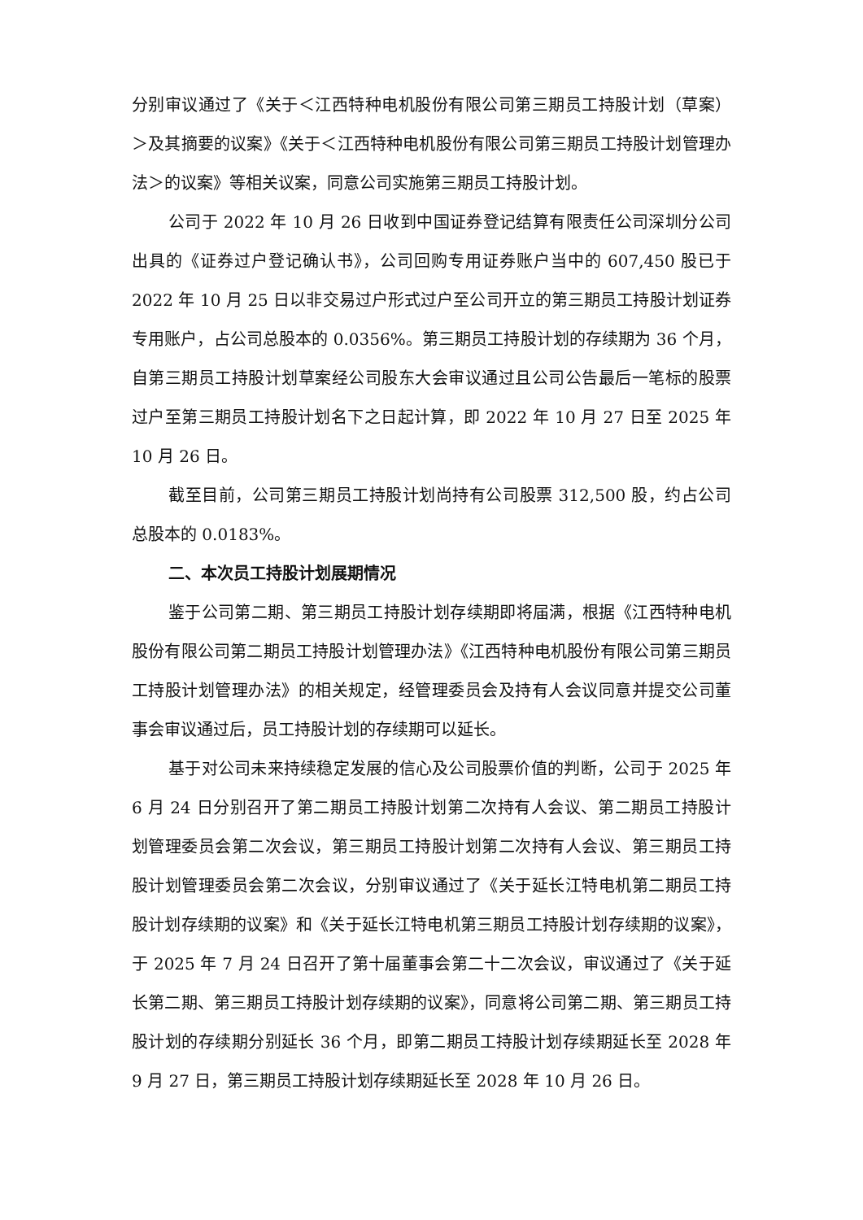分别审议通过了《关于＜江西特种电机股份有限公司第三期员工持股计划（草案）＞及其摘要的议案》《关于＜江西特种电机股份有限公司第三期员工持股计划管理办法＞的议案》等相关议案，同意公司实施第三期员工持股计划。
公司于 2022 年 10 月 26 日收到中国证券登记结算有限责任公司深圳分公司出具的《证券过户登记确认书》，公司回购专用证券账户当中的 607,450 股已于 2022 年 10 月 25 日以非交易过户形式过户至公司开立的第三期员工持股计划证券专用账户，占公司总股本的 0.0356%。第三期员工持股计划的存续期为 36 个月，自第三期员工持股计划草案经公司股东大会审议通过且公司公告最后一笔标的股票过户至第三期员工持股计划名下之日起计算，即 2022 年 10 月 27 日至 2025 年 10 月 26 日。
截至目前，公司第三期员工持股计划尚持有公司股票 312,500 股，约占公司总股本的 0.0183%。
二、本次员工持股计划展期情况
鉴于公司第二期、第三期员工持股计划存续期即将届满，根据《江西特种电机股份有限公司第二期员工持股计划管理办法》《江西特种电机股份有限公司第三期员工持股计划管理办法》的相关规定，经管理委员会及持有人会议同意并提交公司董事会审议通过后，员工持股计划的存续期可以延长。
基于对公司未来持续稳定发展的信心及公司股票价值的判断，公司于 2025 年 6 月 24 日分别召开了第二期员工持股计划第二次持有人会议、第二期员工持股计划管理委员会第二次会议，第三期员工持股计划第二次持有人会议、第三期员工持股计划管理委员会第二次会议，分别审议通过了《关于延长江特电机第二期员工持股计划存续期的议案》和《关于延长江特电机第三期员工持股计划存续期的议案》，于 2025 年 7 月 24 日召开了第十届董事会第二十二次会议，审议通过了《关于延长第二期、第三期员工持股计划存续期的议案》，同意将公司第二期、第三期员工持股计划的存续期分别延长 36 个月，即第二期员工持股计划存续期延长至 2028 年 9 月 27 日，第三期员工持股计划存续期延长至 2028 年 10 月 26 日。